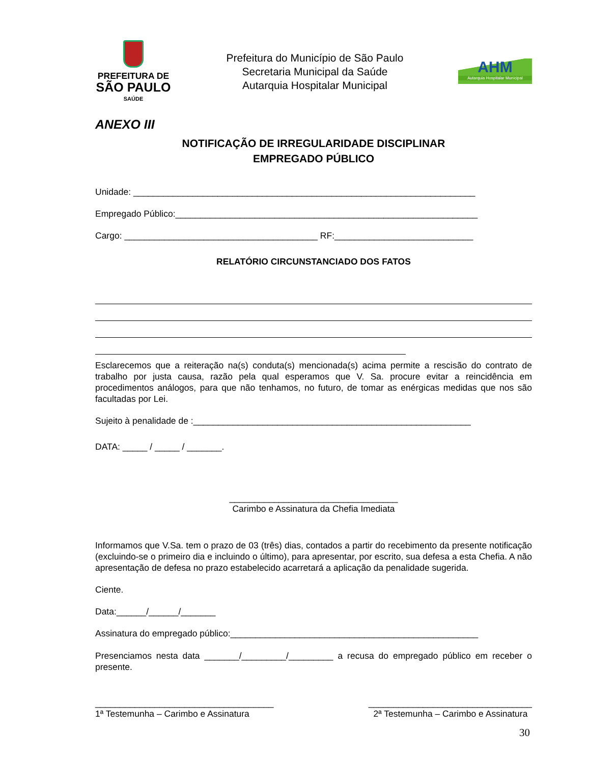PREFEITURA DE
SÃO PAULO
SAÚDE
Prefeitura do Município de São Paulo
Secretaria Municipal da Saúde
Autarquia Hospitalar Municipal
AHM
Autarquia Hospitalar Municipal
ANEXO III
NOTIFICAÇÃO DE IRREGULARIDADE DISCIPLINAR
EMPREGADO PÚBLICO
Unidade: _____________________________________________________________________
Empregado Público:_____________________________________________________________
Cargo: _______________________________________ RF:____________________________
RELATÓRIO CIRCUNSTANCIADO DOS FATOS
Esclarecemos que a reiteração na(s) conduta(s) mencionada(s) acima permite a rescisão do contrato de trabalho por justa causa, razão pela qual esperamos que V. Sa. procure evitar a reincidência em procedimentos análogos, para que não tenhamos, no futuro, de tomar as enérgicas medidas que nos são facultadas por Lei.
Sujeito à penalidade de :________________________________________________________
DATA: _____ / _____ / _______.
__________________________________
Carimbo e Assinatura da Chefia Imediata
Informamos que V.Sa. tem o prazo de 03 (três) dias, contados a partir do recebimento da presente notificação (excluindo-se o primeiro dia e incluindo o último), para apresentar, por escrito, sua defesa a esta Chefia. A não apresentação de defesa no prazo estabelecido acarretará a aplicação da penalidade sugerida.
Ciente.
Data:______/______/_______
Assinatura do empregado público:__________________________________________________
Presenciamos nesta data _______/_________/_________ a recusa do empregado público em receber o presente.
____________________________________
1ª Testemunha – Carimbo e Assinatura
_________________________________
2ª Testemunha – Carimbo e Assinatura
30